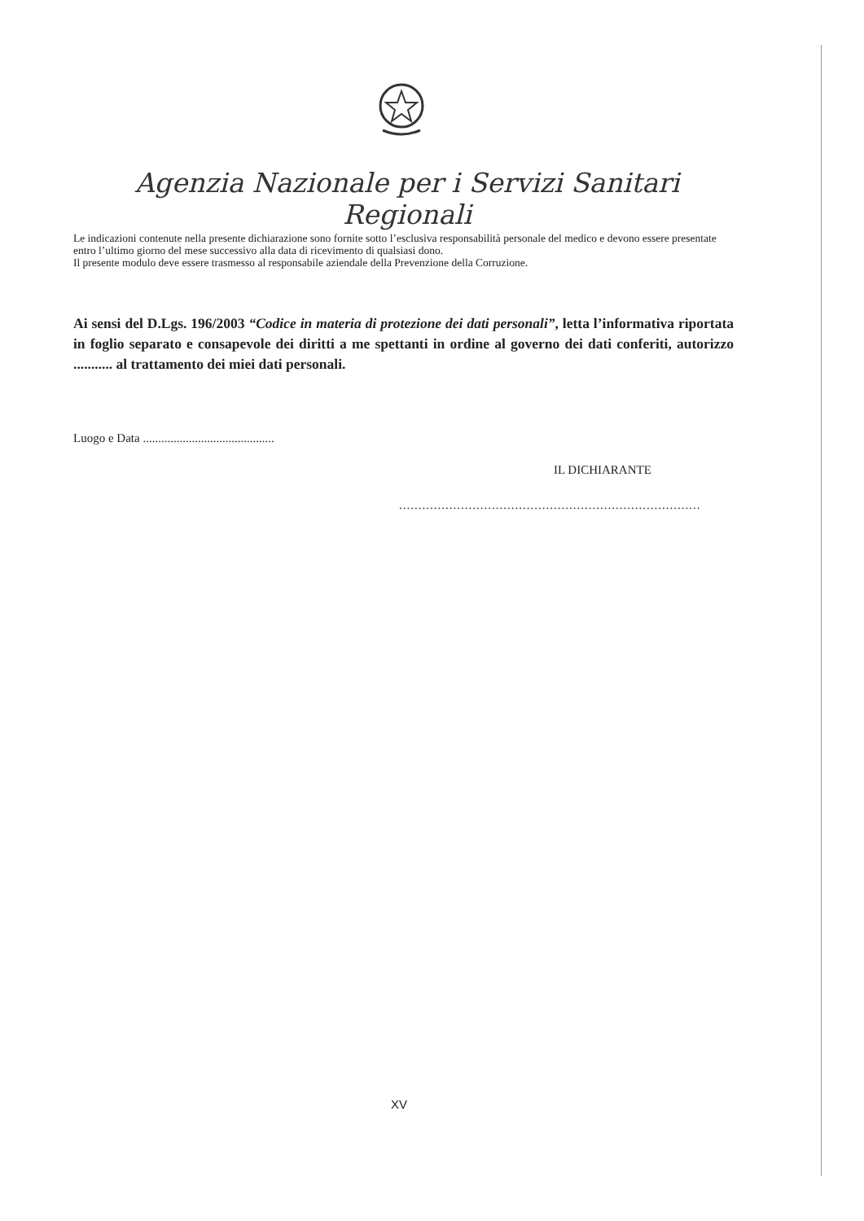Agenzia Nazionale per i Servizi Sanitari Regionali
Le indicazioni contenute nella presente dichiarazione sono fornite sotto l’esclusiva responsabilità personale del medico e devono essere presentate entro l’ultimo giorno del mese successivo alla data di ricevimento di qualsiasi dono.
Il presente modulo deve essere trasmesso al responsabile aziendale della Prevenzione della Corruzione.
Ai sensi del D.Lgs. 196/2003 “Codice in materia di protezione dei dati personali”, letta l’informativa riportata in foglio separato e consapevole dei diritti a me spettanti in ordine al governo dei dati conferiti, autorizzo ........... al trattamento dei miei dati personali.
Luogo e Data ...........................................
IL DICHIARANTE
..............................................................................
XV